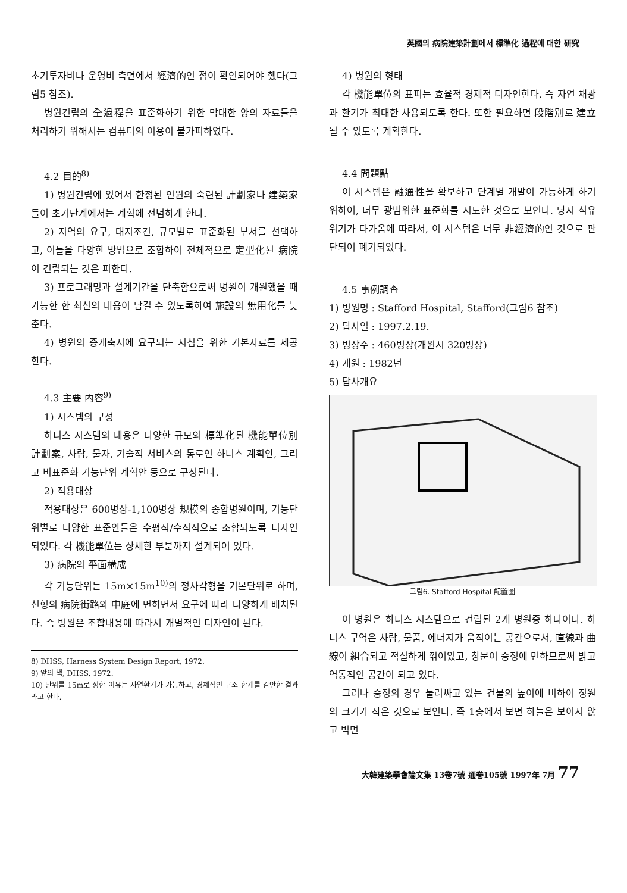英國의 病院建築計劃에서 標準化 過程에 대한 研究
초기투자비나 운영비 측면에서 經濟的인 점이 확인되어야 했다(그림5 참조).
병원건립의 全過程을 표준화하기 위한 막대한 양의 자료들을 처리하기 위해서는 컴퓨터의 이용이 불가피하였다.
4.2 目的<sup>8)</sup>
1) 병원건립에 있어서 한정된 인원의 숙련된 計劃家나 建築家들이 초기단계에서는 계획에 전념하게 한다.
2) 지역의 요구, 대지조건, 규모별로 표준화된 부서를 선택하고, 이들을 다양한 방법으로 조합하여 전체적으로 定型化된 病院이 건립되는 것은 피한다.
3) 프로그래밍과 설계기간을 단축함으로써 병원이 개원했을 때 가능한 한 최신의 내용이 담길 수 있도록하여 施設의 無用化를 늦춘다.
4) 병원의 증개축시에 요구되는 지침을 위한 기본자료를 제공한다.
4.3 主要 內容<sup>9)</sup>
1) 시스템의 구성
하니스 시스템의 내용은 다양한 규모의 標準化된 機能單位別 計劃案, 사람, 물자, 기술적 서비스의 통로인 하니스 계획안, 그리고 비표준화 기능단위 계획안 등으로 구성된다.
2) 적용대상
적용대상은 600병상-1,100병상 規模의 종합병원이며, 기능단위별로 다양한 표준안들은 수평적/수직적으로 조합되도록 디자인되었다. 각 機能單位는 상세한 부분까지 설계되어 있다.
3) 病院의 平面構成
각 기능단위는 15m×15m<sup>10)</sup>의 정사각형을 기본단위로 하며, 선형의 病院街路와 中庭에 면하면서 요구에 따라 다양하게 배치된다. 즉 병원은 조합내용에 따라서 개별적인 디자인이 된다.
8) DHSS, Harness System Design Report, 1972.
9) 앞의 책, DHSS, 1972.
10) 단위를 15m로 정한 이유는 자연환기가 가능하고, 경제적인 구조 한계를 감안한 결과라고 한다.
4) 병원의 형태
각 機能單位의 표피는 효율적 경제적 디자인한다. 즉 자연 채광과 환기가 최대한 사용되도록 한다. 또한 필요하면 段階別로 建立될 수 있도록 계획한다.
4.4 問題點
이 시스템은 融通性을 확보하고 단계별 개발이 가능하게 하기 위하여, 너무 광범위한 표준화를 시도한 것으로 보인다. 당시 석유위기가 다가옴에 따라서, 이 시스템은 너무 非經濟的인 것으로 판단되어 폐기되었다.
4.5 事例調査
1) 병원명 : Stafford Hospital, Stafford(그림6 참조)
2) 답사일 : 1997.2.19.
3) 병상수 : 460병상(개원시 320병상)
4) 개원 : 1982년
5) 답사개요
그림6. Stafford Hospital 配置圖
이 병원은 하니스 시스템으로 건립된 2개 병원중 하나이다. 하니스 구역은 사람, 물품, 에너지가 움직이는 공간으로서, 直線과 曲線이 組合되고 적절하게 꺾여있고, 창문이 중정에 면하므로써 밝고 역동적인 공간이 되고 있다.
그러나 중정의 경우 둘러싸고 있는 건물의 높이에 비하여 정원의 크기가 작은 것으로 보인다. 즉 1층에서 보면 하늘은 보이지 않고 벽면
大韓建築學會論文集 13卷7號 通卷105號 1997年 7月 77